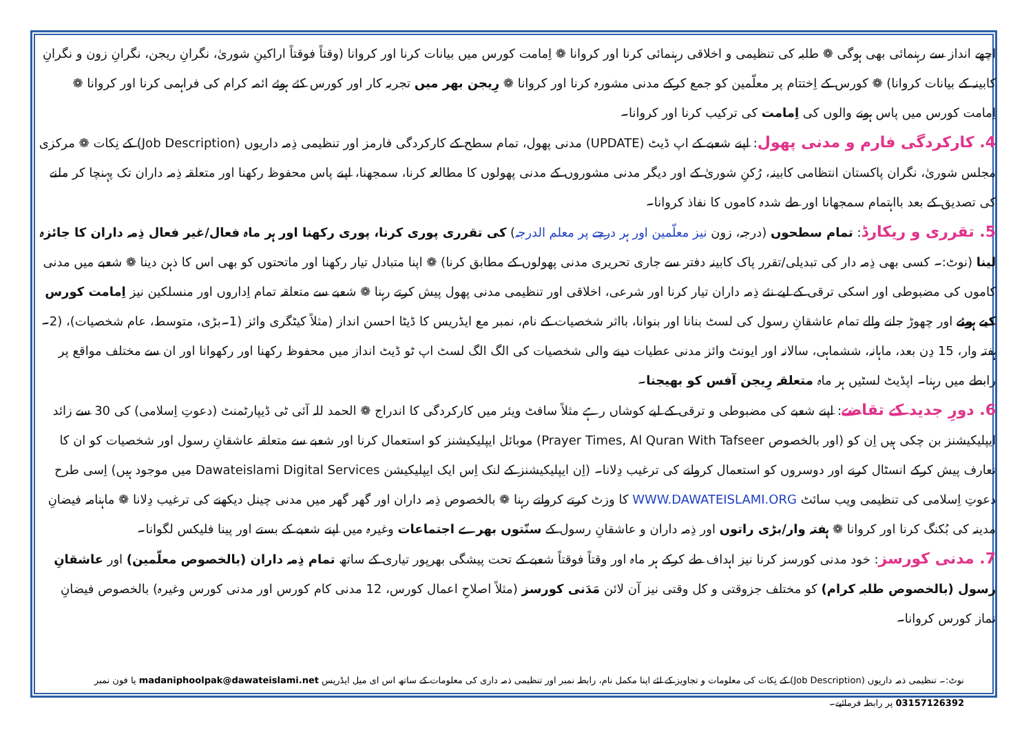اچھے انداز سے رہنمائی بھی ہوگی ❁ طلبہ کی تنظیمی و اخلاقی رہنمائی کرنا اور کروانا ❁ اِمامت کورس میں بیانات کرنا اور کروانا (وقتاً فوقتاً اراکینِ شوریٰ، نگرانِ ریجن، نگرانِ زون و نگرانِ کابینہ کے بیانات کروانا) ❁ کورس کے اِختتام پر معلّمین کو جمع کرکے مدنی مشورہ کرنا اور کروانا ❁ رِیجن بھر میں تجربہ کار اور کورس کئے ہوئے ائمہ کرام کی فراہمی کرنا اور کروانا ❁ اِمامت کورس میں پاس ہونے والوں کی اِمامت کی ترکیب کرنا اور کروانا۔
4. کارکردگی فارم و مدنی پھول: اپنے شعبے کے اپ ڈیٹ (UPDATE) مدنی پھول، تمام سطح کے کارکردگی فارمز اور تنظیمی ذِمہ داریوں (Job Description) کے نِکات ❁ مرکزی مجلس شوریٰ، نگران پاکستان انتظامی کابینہ، رُکنِ شوریٰ کے اور دیگر مدنی مشوروں کے مدنی پھولوں کا مطالعہ کرنا، سمجھنا، اپنے پاس محفوظ رکھنا اور متعلقہ ذِمہ داران تک پہنچا کر ملنے کی تصدیق کے بعد بااہتمام سمجھانا اور طے شدہ کاموں کا نفاذ کروانا۔
5. تقرری و ریکارڈ: تمام سطحوں (درجہ، زون نیز معلّمین اور ہر درجے پر معلم الدرجہ) کی تقرری پوری کرنا، پوری رکھنا اور ہر ماہ فعال/غیر فعال ذِمہ داران کا جائزہ لینا (نوٹ:۔ کسی بھی ذِمہ دار کی تبدیلی/تقرر پاک کابینہ دفتر سے جاری تحریری مدنی پھولوں کے مطابق کرنا) ❁ اپنا متبادل تیار رکھنا اور ماتحتوں کو بھی اس کا ذہن دینا ❁ شعبے میں مدنی کاموں کی مضبوطی اور اسکی ترقی کے لیے نئے ذِمہ داران تیار کرنا اور شرعی، اخلاقی اور تنظیمی مدنی پھول پیش کرتے رہنا ❁ شعبے سے متعلقہ تمام اِداروں اور منسلکین نیز اِمامت کورس کیے ہوئے اور چھوڑ جانے والے تمام عاشقانِ رسول کی لسٹ بنانا اور بنوانا، بااثر شخصیات کے نام، نمبر مع ایڈریس کا ڈیٹا احسن انداز (مثلاً کیٹگری وائز (1۔بڑی، متوسط، عام شخصیات)، (2۔ہفتہ وار، 15 دِن بعد، ماہانہ، ششماہی، سالانہ اور ایونٹ وائز مدنی عطیات دینے والی شخصیات کی الگ الگ لسٹ اپ ٹو ڈیٹ انداز میں محفوظ رکھنا اور رکھوانا اور ان سے مختلف مواقع پر رابطے میں رہنا۔ اپڈیٹ لسٹیں ہر ماہ متعلقہ رِیجن آفس کو بھیجنا۔
6. دورِ جدید کے تقاضے: اپنے شعبے کی مضبوطی و ترقی کے لیے کوشاں رہے مثلاً سافٹ ویئر میں کارکردگی کا اندراج ❁ الحمد للہ آئی ٹی ڈیپارٹمنٹ (دعوتِ اِسلامی) کی 30 سے زائد ایپلیکیشنز بن چکی ہیں اِن کو (اور بالخصوص Prayer Times, Al Quran With Tafseer) موبائل ایپلیکیشنز کو استعمال کرنا اور شعبے سے متعلقہ عاشقانِ رسول اور شخصیات کو ان کا تعارف پیش کرکے انسٹال کرنے اور دوسروں کو استعمال کروانے کی ترغیب دِلانا۔ (اِن ایپلیکیشنز کے لنک اِس ایک ایپلیکیشن Dawateislami Digital Services میں موجود ہیں) اِسی طرح دعوتِ اِسلامی کی تنظیمی ویب سائٹ WWW.DAWATEISLAMI.ORG کا وزٹ کرتے کرواتے رہنا ❁ بالخصوص ذِمہ داران اور گھر گھر میں مدنی چینل دیکھنے کی ترغیب دِلانا ❁ ماہنامہ فیضانِ مدینہ کی بُکنگ کرنا اور کروانا ❁ ہفتہ وار/بڑی راتوں اور ذِمہ داران و عاشقانِ رسول کے سنّتوں بھرے اجتماعات وغیرہ میں اپنے شعبے کے بستے اور پینا فلیکس لگوانا۔
7. مدنی کورسز: خود مدنی کورسز کرنا نیز اہداف طے کرکے ہر ماہ اور وقتاً فوقتاً شعبے کے تحت پیشگی بھرپور تیاری کے ساتھ تمام ذِمہ داران (بالخصوص معلّمین) اور عاشقانِ رسول (بالخصوص طلبہ کرام) کو مختلف جزوقتی و کل وقتی نیز آن لائن مَدَنی کورسز (مثلاً اصلاحِ اعمال کورس، 12 مدنی کام کورس اور مدنی کورس وغیرہ) بالخصوص فیضانِ نماز کورس کروانا۔
نوٹ:۔ تنظیمی ذمہ داریوں (Job Description) کے نِکات کی معلومات و تجاویز کے لئے اپنا مکمل نام، رابطہ نمبر اور تنظیمی ذمہ داری کی معلومات کے ساتھ اس ای میل ایڈریس madaniphoolpak@dawateislami.net یا فون نمبر 03157126392 پر رابطہ فرمائیے۔